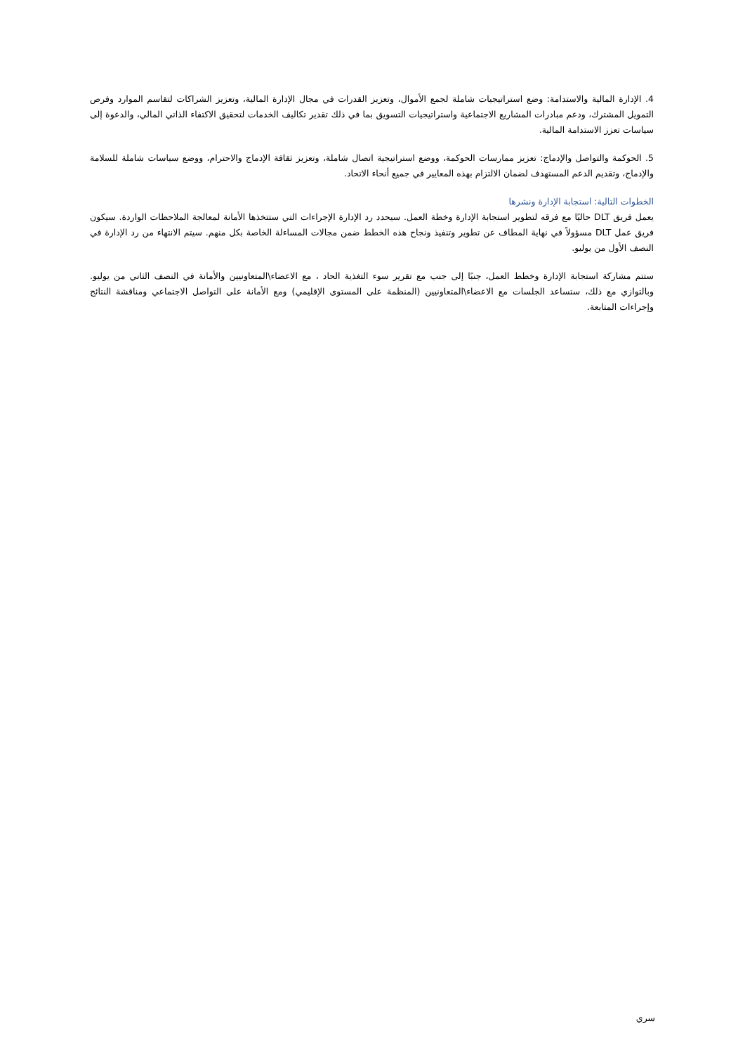4. الإدارة المالية والاستدامة: وضع استراتيجيات شاملة لجمع الأموال، وتعزيز القدرات في مجال الإدارة المالية، وتعزيز الشراكات لتقاسم الموارد وفرص التمويل المشترك، ودعم مبادرات المشاريع الاجتماعية واستراتيجيات التسويق بما في ذلك تقدير تكاليف الخدمات لتحقيق الاكتفاء الذاتي المالي، والدعوة إلى سياسات تعزز الاستدامة المالية.
5. الحوكمة والتواصل والإدماج: تعزيز ممارسات الحوكمة، ووضع استراتيجية اتصال شاملة، وتعزيز ثقافة الإدماج والاحترام، ووضع سياسات شاملة للسلامة والإدماج، وتقديم الدعم المستهدف لضمان الالتزام بهذه المعايير في جميع أنحاء الاتحاد.
الخطوات التالية: استجابة الإدارة ونشرها
يعمل فريق DLT حاليًا مع فرقه لتطوير استجابة الإدارة وخطة العمل. سيحدد رد الإدارة الإجراءات التي ستتخذها الأمانة لمعالجة الملاحظات الواردة. سيكون فريق عمل DLT مسؤولاً في نهاية المطاف عن تطوير وتنفيذ ونجاح هذه الخطط ضمن مجالات المساءلة الخاصة بكل منهم. سيتم الانتهاء من رد الإدارة في النصف الأول من يوليو.
ستتم مشاركة استجابة الإدارة وخطط العمل، جنبًا إلى جنب مع تقرير سوء التغذية الحاد ، مع الاعضاء\المتعاونيين والأمانة في النصف الثاني من يوليو. وبالتوازي مع ذلك، ستساعد الجلسات مع الاعضاء\المتعاونيين (المنظمة على المستوى الإقليمي) ومع الأمانة على التواصل الاجتماعي ومناقشة النتائج وإجراءات المتابعة.
سري